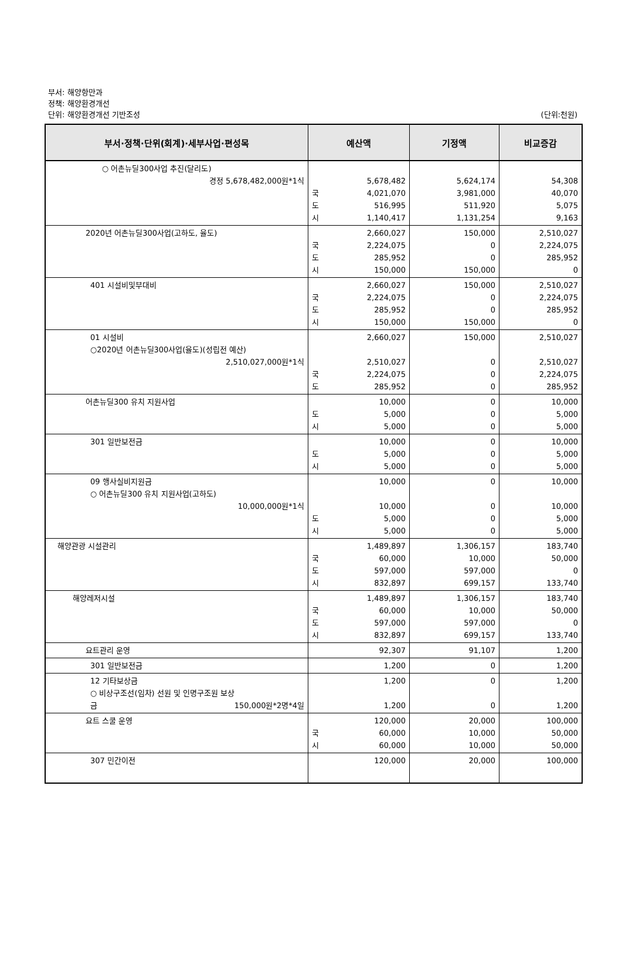부서: 해양항만과
정책: 해양환경개선
단위: 해양환경개선 기반조성
(단위:천원)
| 부서·정책·단위(회계)·세부사업·편성목 | 예산액 | 기정액 | 비교증감 |
| --- | --- | --- | --- |
| ○ 어촌뉴딜300사업 추진(달리도) 경정 5,678,482,000원*1식 | 5,678,482 국 4,021,070 도 516,995 시 1,140,417 | 5,624,174 3,981,000 511,920 1,131,254 | 54,308 40,070 5,075 9,163 |
| 2020년 어촌뉴딜300사업(고하도, 율도) | 2,660,027 국 2,224,075 도 285,952 시 150,000 | 150,000 0 0 150,000 | 2,510,027 2,224,075 285,952 0 |
| 401 시설비및부대비 | 2,660,027 국 2,224,075 도 285,952 시 150,000 | 150,000 0 0 150,000 | 2,510,027 2,224,075 285,952 0 |
| 01 시설비 ○2020년 어촌뉴딜300사업(율도)(성립전 예산) 2,510,027,000원*1식 | 2,660,027 2,510,027 국 2,224,075 도 285,952 | 150,000 0 0 0 | 2,510,027 2,510,027 2,224,075 285,952 |
| 어촌뉴딜300 유치 지원사업 | 10,000 도 5,000 시 5,000 | 0 0 0 | 10,000 5,000 5,000 |
| 301 일반보전금 | 10,000 도 5,000 시 5,000 | 0 0 0 | 10,000 5,000 5,000 |
| 09 행사실비지원금 ○ 어촌뉴딜300 유치 지원사업(고하도) 10,000,000원*1식 | 10,000 10,000 도 5,000 시 5,000 | 0 0 0 0 | 10,000 10,000 5,000 5,000 |
| 해양관광 시설관리 | 1,489,897 국 60,000 도 597,000 시 832,897 | 1,306,157 10,000 597,000 699,157 | 183,740 50,000 0 133,740 |
| 해양레저시설 | 1,489,897 국 60,000 도 597,000 시 832,897 | 1,306,157 10,000 597,000 699,157 | 183,740 50,000 0 133,740 |
| 요트관리 운영 | 92,307 | 91,107 | 1,200 |
| 301 일반보전금 | 1,200 | 0 | 1,200 |
| 12 기타보상금 ○ 비상구조선(임차) 선원 및 인명구조원 보상 금 150,000원*2명*4일 | 1,200 1,200 | 0 0 | 1,200 1,200 |
| 요트 스쿨 운영 | 120,000 국 60,000 시 60,000 | 20,000 10,000 10,000 | 100,000 50,000 50,000 |
| 307 민간이전 | 120,000 | 20,000 | 100,000 |